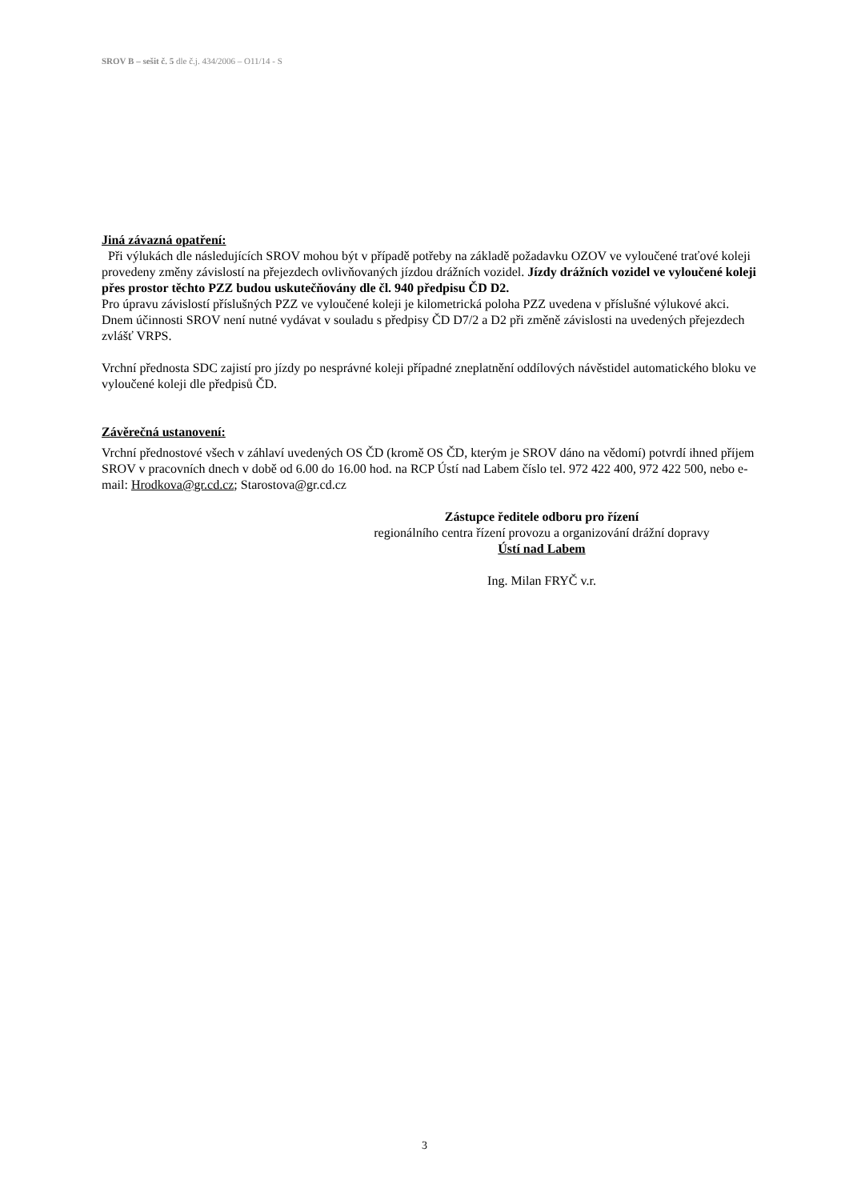SROV B – sešit č. 5 dle č.j. 434/2006 – O11/14 - S
Jiná závazná opatření:
Při výlukách dle následujících SROV mohou být v případě potřeby na základě požadavku OZOV ve vyloučené traťové koleji provedeny změny závislostí na přejezdech ovlivňovaných jízdou drážních vozidel. Jízdy drážních vozidel ve vyloučené koleji přes prostor těchto PZZ budou uskutečňovány dle čl. 940 předpisu ČD D2.
Pro úpravu závislostí příslušných PZZ ve vyloučené koleji je kilometrická poloha PZZ uvedena v příslušné výlukové akci. Dnem účinnosti SROV není nutné vydávat v souladu s předpisy ČD D7/2 a D2 při změně závislosti na uvedených přejezdech zvlášť VRPS.
Vrchní přednosta SDC zajistí pro jízdy po nesprávné koleji případné zneplatnění oddílových návěstidel automatického bloku ve vyloučené koleji dle předpisů ČD.
Závěrečná ustanovení:
Vrchní přednostové všech v záhlaví uvedených OS ČD (kromě OS ČD, kterým je SROV dáno na vědomí) potvrdí ihned příjem SROV v pracovních dnech v době od 6.00 do 16.00 hod. na RCP Ústí nad Labem číslo tel. 972 422 400, 972 422 500, nebo e-mail: Hrodkova@gr.cd.cz; Starostova@gr.cd.cz
Zástupce ředitele odboru pro řízení
regionálního centra řízení provozu a organizování drážní dopravy
Ústí nad Labem
Ing. Milan FRYČ v.r.
3